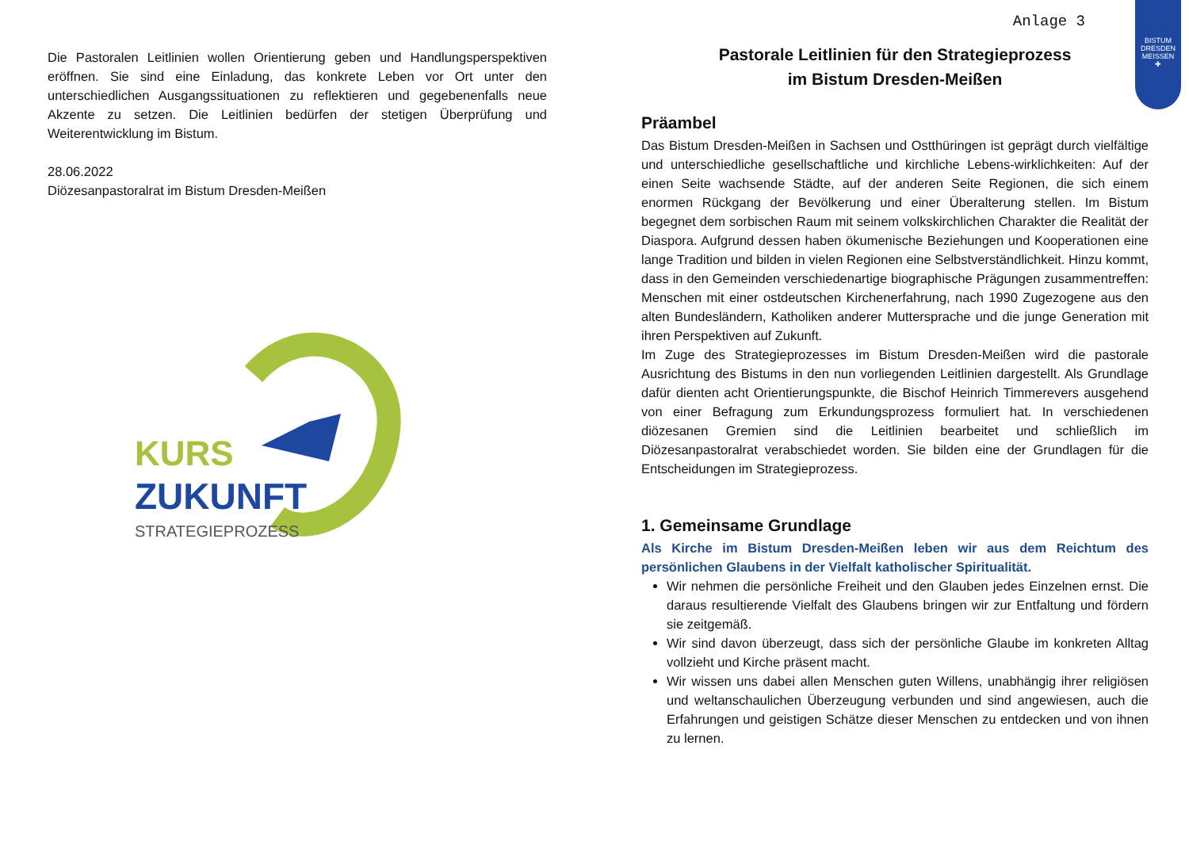Die Pastoralen Leitlinien wollen Orientierung geben und Handlungsperspektiven eröffnen. Sie sind eine Einladung, das konkrete Leben vor Ort unter den unterschiedlichen Ausgangssituationen zu reflektieren und gegebenenfalls neue Akzente zu setzen. Die Leitlinien bedürfen der stetigen Überprüfung und Weiterentwicklung im Bistum.
28.06.2022
Diözesanpastoralrat im Bistum Dresden-Meißen
KURS
ZUKUNFT
STRATEGIEPROZESS
BISTUM
DRESDEN
MEISSEN
✚
Anlage 3
Pastorale Leitlinien für den Strategieprozess
im Bistum Dresden-Meißen
Präambel
Das Bistum Dresden-Meißen in Sachsen und Ostthüringen ist geprägt durch vielfältige und unterschiedliche gesellschaftliche und kirchliche Lebens-wirklichkeiten: Auf der einen Seite wachsende Städte, auf der anderen Seite Regionen, die sich einem enormen Rückgang der Bevölkerung und einer Überalterung stellen. Im Bistum begegnet dem sorbischen Raum mit seinem volkskirchlichen Charakter die Realität der Diaspora. Aufgrund dessen haben ökumenische Beziehungen und Kooperationen eine lange Tradition und bilden in vielen Regionen eine Selbstverständlichkeit. Hinzu kommt, dass in den Gemeinden verschiedenartige biographische Prägungen zusammentreffen: Menschen mit einer ostdeutschen Kirchenerfahrung, nach 1990 Zugezogene aus den alten Bundesländern, Katholiken anderer Muttersprache und die junge Generation mit ihren Perspektiven auf Zukunft.
Im Zuge des Strategieprozesses im Bistum Dresden-Meißen wird die pastorale Ausrichtung des Bistums in den nun vorliegenden Leitlinien dargestellt. Als Grundlage dafür dienten acht Orientierungspunkte, die Bischof Heinrich Timmerevers ausgehend von einer Befragung zum Erkundungsprozess formuliert hat. In verschiedenen diözesanen Gremien sind die Leitlinien bearbeitet und schließlich im Diözesanpastoralrat verabschiedet worden. Sie bilden eine der Grundlagen für die Entscheidungen im Strategieprozess.
1. Gemeinsame Grundlage
Als Kirche im Bistum Dresden-Meißen leben wir aus dem Reichtum des persönlichen Glaubens in der Vielfalt katholischer Spiritualität.
Wir nehmen die persönliche Freiheit und den Glauben jedes Einzelnen ernst. Die daraus resultierende Vielfalt des Glaubens bringen wir zur Entfaltung und fördern sie zeitgemäß.
Wir sind davon überzeugt, dass sich der persönliche Glaube im konkreten Alltag vollzieht und Kirche präsent macht.
Wir wissen uns dabei allen Menschen guten Willens, unabhängig ihrer religiösen und weltanschaulichen Überzeugung verbunden und sind angewiesen, auch die Erfahrungen und geistigen Schätze dieser Menschen zu entdecken und von ihnen zu lernen.